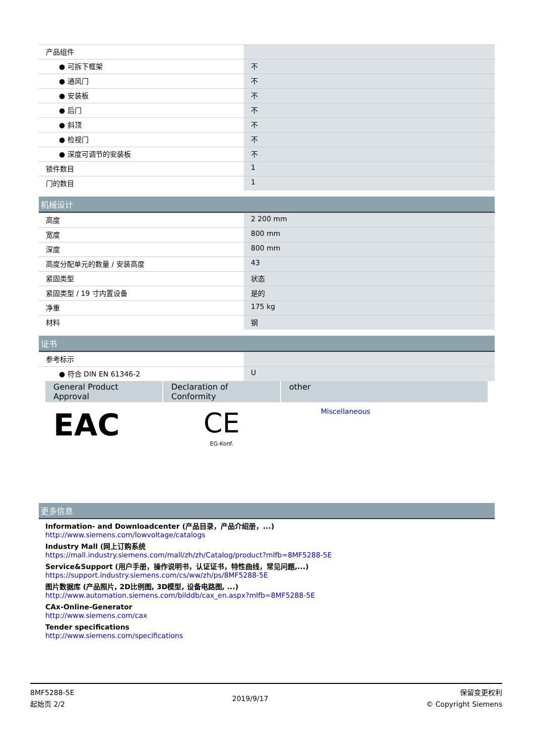| 产品组件 | |
| ● 可拆下框架 | 不 |
| ● 通风门 | 不 |
| ● 安装板 | 不 |
| ● 后门 | 不 |
| ● 斜顶 | 不 |
| ● 检视门 | 不 |
| ● 深度可调节的安装板 | 不 |
| 锁件数目 | 1 |
| 门的数目 | 1 |
机械设计
| 高度 | 2 200 mm |
| 宽度 | 800 mm |
| 深度 | 800 mm |
| 高度分配单元的数量 / 安装高度 | 43 |
| 紧固类型 | 状态 |
| 紧固类型 / 19 寸内置设备 | 是的 |
| 净重 | 175 kg |
| 材料 | 钢 |
证书
| 参考标示 | |
| ● 符合 DIN EN 61346-2 | U |
| General Product Approval | Declaration of Conformity | other |
| --- | --- | --- |
| EAC | CE EG-Konf. | Miscellaneous |
更多信息
Information- and Downloadcenter (产品目录，产品介绍册，...)
http://www.siemens.com/lowvoltage/catalogs
Industry Mall (网上订购系统
https://mall.industry.siemens.com/mall/zh/zh/Catalog/product?mlfb=8MF5288-5E
Service&Support (用户手册，操作说明书，认证证书，特性曲线，常见问题,...)
https://support.industry.siemens.com/cs/ww/zh/ps/8MF5288-5E
图片数据库 (产品照片, 2D比例图, 3D模型, 设备电路图, ...)
http://www.automation.siemens.com/bilddb/cax_en.aspx?mlfb=8MF5288-5E
CAx-Online-Generator
http://www.siemens.com/cax
Tender specifications
http://www.siemens.com/specifications
8MF5288-5E
起始页 2/2
2019/9/17
保留变更权利
© Copyright Siemens